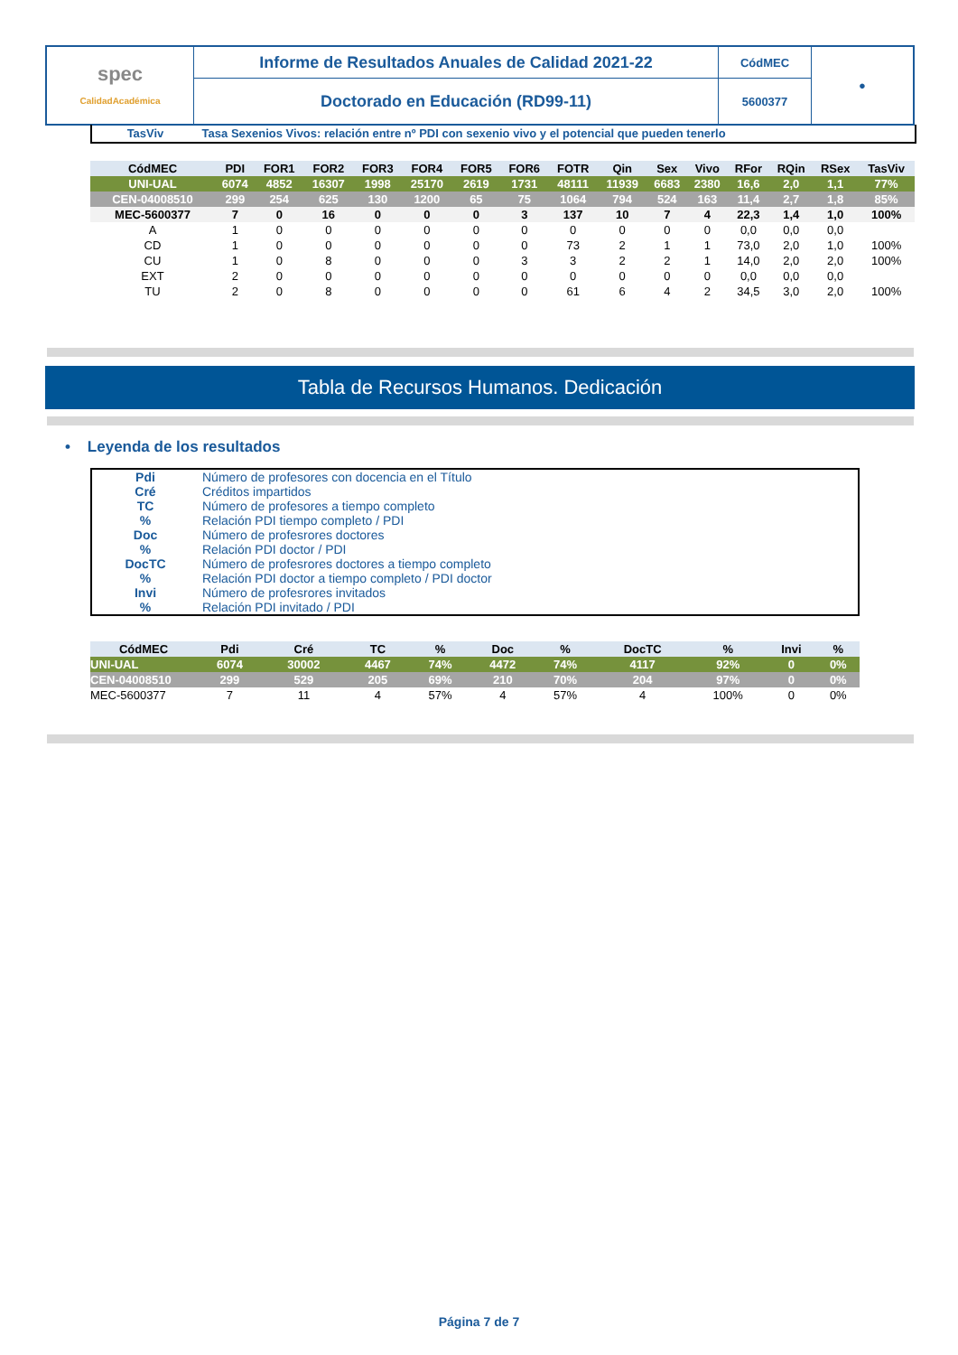| spec CalidadAcadémica | Informe de Resultados Anuales de Calidad 2021-22 | CódMEC | ● |
| | Doctorado en Educación (RD99-11) | 5600377 | |
TasViv Tasa Sexenios Vivos: relación entre nº PDI con sexenio vivo y el potencial que pueden tenerlo
| CódMEC | PDI | FOR1 | FOR2 | FOR3 | FOR4 | FOR5 | FOR6 | FOTR | Qin | Sex | Vivo | RFor | RQin | RSex | TasViv |
| UNI-UAL | 6074 | 4852 | 16307 | 1998 | 25170 | 2619 | 1731 | 48111 | 11939 | 6683 | 2380 | 16,6 | 2,0 | 1,1 | 77% |
| CEN-04008510 | 299 | 254 | 625 | 130 | 1200 | 65 | 75 | 1064 | 794 | 524 | 163 | 11,4 | 2,7 | 1,8 | 85% |
| MEC-5600377 | 7 | 0 | 16 | 0 | 0 | 0 | 3 | 137 | 10 | 7 | 4 | 22,3 | 1,4 | 1,0 | 100% |
| A | 1 | 0 | 0 | 0 | 0 | 0 | 0 | 0 | 0 | 0 | 0 | 0,0 | 0,0 | 0,0 | |
| CD | 1 | 0 | 0 | 0 | 0 | 0 | 0 | 73 | 2 | 1 | 1 | 73,0 | 2,0 | 1,0 | 100% |
| CU | 1 | 0 | 8 | 0 | 0 | 0 | 3 | 3 | 2 | 2 | 1 | 14,0 | 2,0 | 2,0 | 100% |
| EXT | 2 | 0 | 0 | 0 | 0 | 0 | 0 | 0 | 0 | 0 | 0 | 0,0 | 0,0 | 0,0 | |
| TU | 2 | 0 | 8 | 0 | 0 | 0 | 0 | 61 | 6 | 4 | 2 | 34,5 | 3,0 | 2,0 | 100% |
Tabla de Recursos Humanos. Dedicación
• Leyenda de los resultados
| Pdi | Número de profesores con docencia en el Título |
| Cré | Créditos impartidos |
| TC | Número de profesores a tiempo completo |
| % | Relación PDI tiempo completo / PDI |
| Doc | Número de profesrores doctores |
| % | Relación PDI doctor / PDI |
| DocTC | Número de profesrores doctores a tiempo completo |
| % | Relación PDI doctor a tiempo completo / PDI doctor |
| Invi | Número de profesrores invitados |
| % | Relación PDI invitado / PDI |
| CódMEC | | Pdi | Cré | TC | % | Doc | % | DocTC | % | Invi | % |
| UNI-UAL | | 6074 | 30002 | 4467 | 74% | 4472 | 74% | 4117 | 92% | 0 | 0% |
| CEN-04008510 | | 299 | 529 | 205 | 69% | 210 | 70% | 204 | 97% | 0 | 0% |
| MEC-5600377 | | 7 | 11 | 4 | 57% | 4 | 57% | 4 | 100% | 0 | 0% |
Página 7 de 7